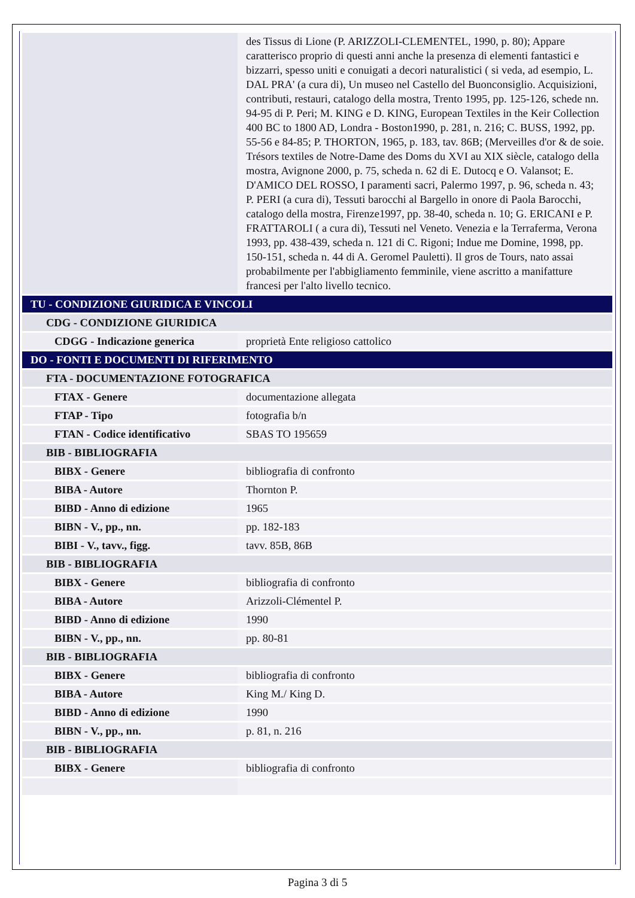| | des Tissus di Lione (P. ARIZZOLI-CLEMENTEL, 1990, p. 80); Appare caratterisco proprio di questi anni anche la presenza di elementi fantastici e bizzarri, spesso uniti e conuigati a decori naturalistici ( si veda, ad esempio, L. DAL PRA' (a cura di), Un museo nel Castello del Buonconsiglio. Acquisizioni, contributi, restauri, catalogo della mostra, Trento 1995, pp. 125-126, schede nn. 94-95 di P. Peri; M. KING e D. KING, European Textiles in the Keir Collection 400 BC to 1800 AD, Londra - Boston1990, p. 281, n. 216; C. BUSS, 1992, pp. 55-56 e 84-85; P. THORTON, 1965, p. 183, tav. 86B; (Merveilles d'or & de soie. Trésors textiles de Notre-Dame des Doms du XVI au XIX siècle, catalogo della mostra, Avignone 2000, p. 75, scheda n. 62 di E. Dutocq e O. Valansot; E. D'AMICO DEL ROSSO, I paramenti sacri, Palermo 1997, p. 96, scheda n. 43; P. PERI (a cura di), Tessuti barocchi al Bargello in onore di Paola Barocchi, catalogo della mostra, Firenze1997, pp. 38-40, scheda n. 10; G. ERICANI e P. FRATTAROLI ( a cura di), Tessuti nel Veneto. Venezia e la Terraferma, Verona 1993, pp. 438-439, scheda n. 121 di C. Rigoni; Indue me Domine, 1998, pp. 150-151, scheda n. 44 di A. Geromel Pauletti). Il gros de Tours, nato assai probabilmente per l'abbigliamento femminile, viene ascritto a manifatture francesi per l'alto livello tecnico. |
| TU - CONDIZIONE GIURIDICA E VINCOLI | |
| CDG - CONDIZIONE GIURIDICA | |
| CDGG - Indicazione generica | proprietà Ente religioso cattolico |
| DO - FONTI E DOCUMENTI DI RIFERIMENTO | |
| FTA - DOCUMENTAZIONE FOTOGRAFICA | |
| FTAX - Genere | documentazione allegata |
| FTAP - Tipo | fotografia b/n |
| FTAN - Codice identificativo | SBAS TO 195659 |
| BIB - BIBLIOGRAFIA | |
| BIBX - Genere | bibliografia di confronto |
| BIBA - Autore | Thornton P. |
| BIBD - Anno di edizione | 1965 |
| BIBN - V., pp., nn. | pp. 182-183 |
| BIBI - V., tavv., figg. | tavv. 85B, 86B |
| BIB - BIBLIOGRAFIA | |
| BIBX - Genere | bibliografia di confronto |
| BIBA - Autore | Arizzoli-Clémentel P. |
| BIBD - Anno di edizione | 1990 |
| BIBN - V., pp., nn. | pp. 80-81 |
| BIB - BIBLIOGRAFIA | |
| BIBX - Genere | bibliografia di confronto |
| BIBA - Autore | King M./ King D. |
| BIBD - Anno di edizione | 1990 |
| BIBN - V., pp., nn. | p. 81, n. 216 |
| BIB - BIBLIOGRAFIA | |
| BIBX - Genere | bibliografia di confronto |
Pagina 3 di 5